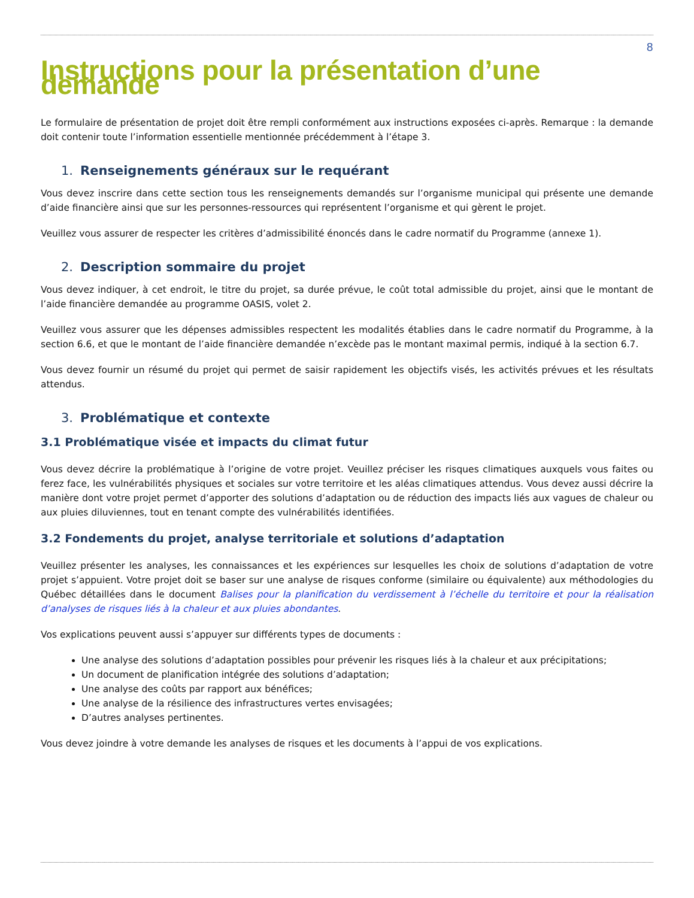8
Instructions pour la présentation d’une demande
Le formulaire de présentation de projet doit être rempli conformément aux instructions exposées ci-après. Remarque : la demande doit contenir toute l’information essentielle mentionnée précédemment à l’étape 3.
1. Renseignements généraux sur le requérant
Vous devez inscrire dans cette section tous les renseignements demandés sur l’organisme municipal qui présente une demande d’aide financière ainsi que sur les personnes-ressources qui représentent l’organisme et qui gèrent le projet.
Veuillez vous assurer de respecter les critères d’admissibilité énoncés dans le cadre normatif du Programme (annexe 1).
2. Description sommaire du projet
Vous devez indiquer, à cet endroit, le titre du projet, sa durée prévue, le coût total admissible du projet, ainsi que le montant de l’aide financière demandée au programme OASIS, volet 2.
Veuillez vous assurer que les dépenses admissibles respectent les modalités établies dans le cadre normatif du Programme, à la section 6.6, et que le montant de l’aide financière demandée n’excède pas le montant maximal permis, indiqué à la section 6.7.
Vous devez fournir un résumé du projet qui permet de saisir rapidement les objectifs visés, les activités prévues et les résultats attendus.
3. Problématique et contexte
3.1 Problématique visée et impacts du climat futur
Vous devez décrire la problématique à l’origine de votre projet. Veuillez préciser les risques climatiques auxquels vous faites ou ferez face, les vulnérabilités physiques et sociales sur votre territoire et les aléas climatiques attendus. Vous devez aussi décrire la manière dont votre projet permet d’apporter des solutions d’adaptation ou de réduction des impacts liés aux vagues de chaleur ou aux pluies diluviennes, tout en tenant compte des vulnérabilités identifiées.
3.2 Fondements du projet, analyse territoriale et solutions d’adaptation
Veuillez présenter les analyses, les connaissances et les expériences sur lesquelles les choix de solutions d’adaptation de votre projet s’appuient. Votre projet doit se baser sur une analyse de risques conforme (similaire ou équivalente) aux méthodologies du Québec détaillées dans le document Balises pour la planification du verdissement à l’échelle du territoire et pour la réalisation d’analyses de risques liés à la chaleur et aux pluies abondantes.
Vos explications peuvent aussi s’appuyer sur différents types de documents :
Une analyse des solutions d’adaptation possibles pour prévenir les risques liés à la chaleur et aux précipitations;
Un document de planification intégrée des solutions d’adaptation;
Une analyse des coûts par rapport aux bénéfices;
Une analyse de la résilience des infrastructures vertes envisagées;
D’autres analyses pertinentes.
Vous devez joindre à votre demande les analyses de risques et les documents à l’appui de vos explications.